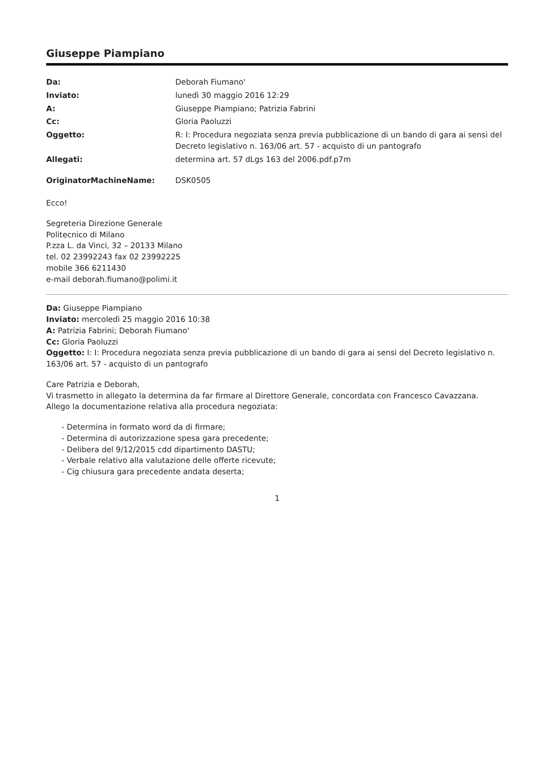Giuseppe Piampiano
| Da: | Deborah Fiumano' |
| Inviato: | lunedì 30 maggio 2016 12:29 |
| A: | Giuseppe Piampiano; Patrizia Fabrini |
| Cc: | Gloria Paoluzzi |
| Oggetto: | R: I: Procedura negoziata senza previa pubblicazione di un bando di gara ai sensi del Decreto legislativo n. 163/06 art. 57 - acquisto di un pantografo |
| Allegati: | determina art. 57 dLgs 163 del 2006.pdf.p7m |
| OriginatorMachineName: | DSK0505 |
Ecco!
Segreteria Direzione Generale
Politecnico di Milano
P.zza L. da Vinci, 32 – 20133 Milano
tel. 02 23992243 fax 02 23992225
mobile 366 6211430
e-mail deborah.fiumano@polimi.it
Da: Giuseppe Piampiano
Inviato: mercoledì 25 maggio 2016 10:38
A: Patrizia Fabrini; Deborah Fiumano'
Cc: Gloria Paoluzzi
Oggetto: I: I: Procedura negoziata senza previa pubblicazione di un bando di gara ai sensi del Decreto legislativo n. 163/06 art. 57 - acquisto di un pantografo
Care Patrizia e Deborah,
Vi trasmetto in allegato la determina da far firmare al Direttore Generale, concordata con Francesco Cavazzana.
Allego la documentazione relativa alla procedura negoziata:
- Determina in formato word da di firmare;
- Determina di autorizzazione spesa gara precedente;
- Delibera del 9/12/2015 cdd dipartimento DASTU;
- Verbale relativo alla valutazione delle offerte ricevute;
- Cig chiusura gara precedente andata deserta;
1